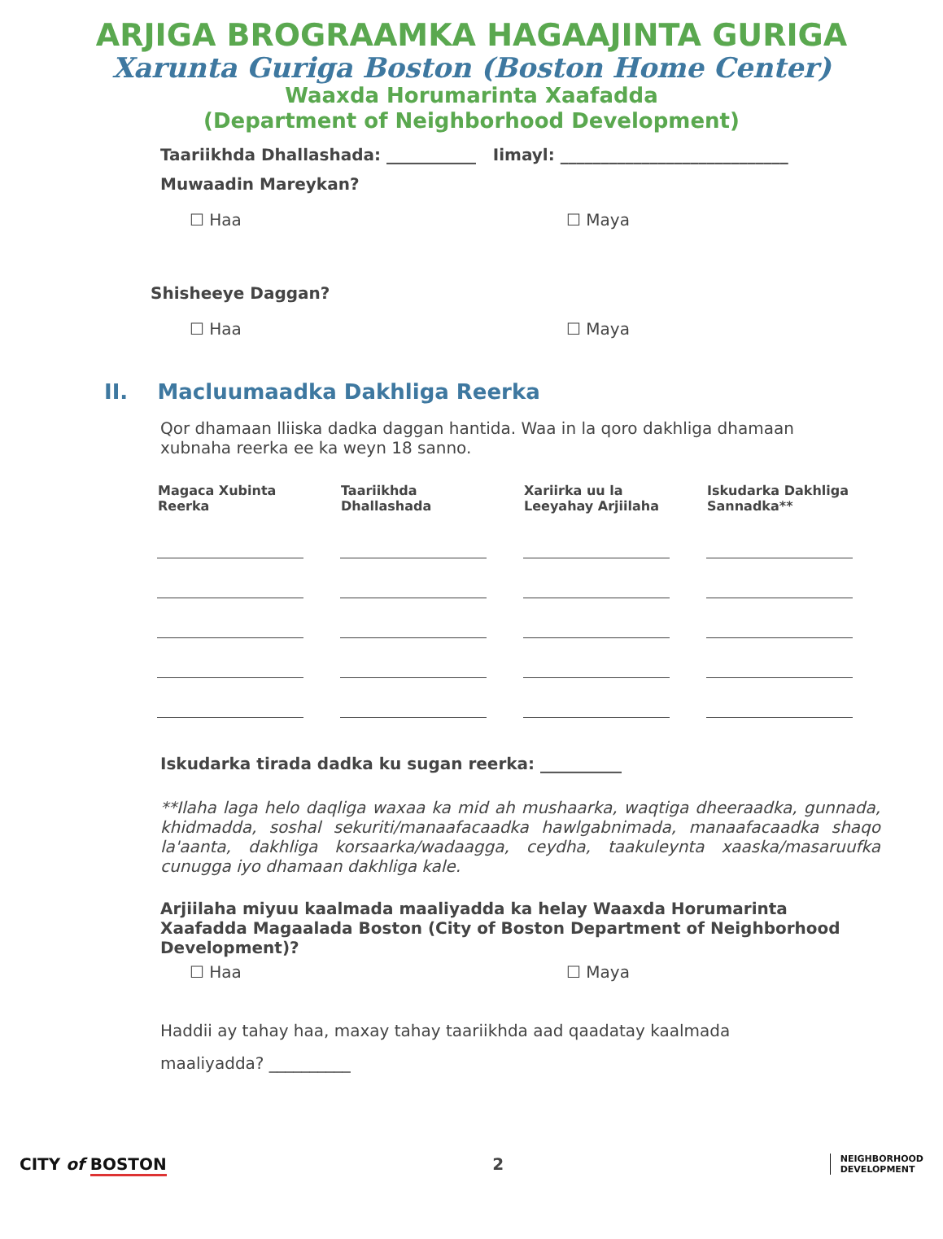ARJIGA BROGRAAMKA HAGAAJINTA GURIGA
Xarunta Guriga Boston (Boston Home Center)
Waaxda Horumarinta Xaafadda
(Department of Neighborhood Development)
Taariikhda Dhallashada: ___________ Iimayl: ____________________________
Muwaadin Mareykan?
☐ Haa ☐ Maya
Shisheeye Daggan?
☐ Haa ☐ Maya
II. Macluumaadka Dakhliga Reerka
Qor dhamaan lliiska dadka daggan hantida. Waa in la qoro dakhliga dhamaan xubnaha reerka ee ka weyn 18 sanno.
| Magaca Xubinta Reerka | Taariikhda Dhallashada | Xariirka uu la Leeyahay Arjiilaha | Iskudarka Dakhliga Sannadka** |
| --- | --- | --- | --- |
Iskudarka tirada dadka ku sugan reerka: __________
**Ilaha laga helo daqliga waxaa ka mid ah mushaarka, waqtiga dheeraadka, gunnada, khidmadda, soshal sekuriti/manaafacaadka hawlgabnimada, manaafacaadka shaqo la'aanta, dakhliga korsaarka/wadaagga, ceydha, taakuleynta xaaska/masaruufka cunugga iyo dhamaan dakhliga kale.
Arjiilaha miyuu kaalmada maaliyadda ka helay Waaxda Horumarinta Xaafadda Magaalada Boston (City of Boston Department of Neighborhood Development)?
☐ Haa ☐ Maya
Haddii ay tahay haa, maxay tahay taariikhda aad qaadatay kaalmada
maaliyadda? __________
CITY of BOSTON 2
NEIGHBORHOOD
DEVELOPMENT